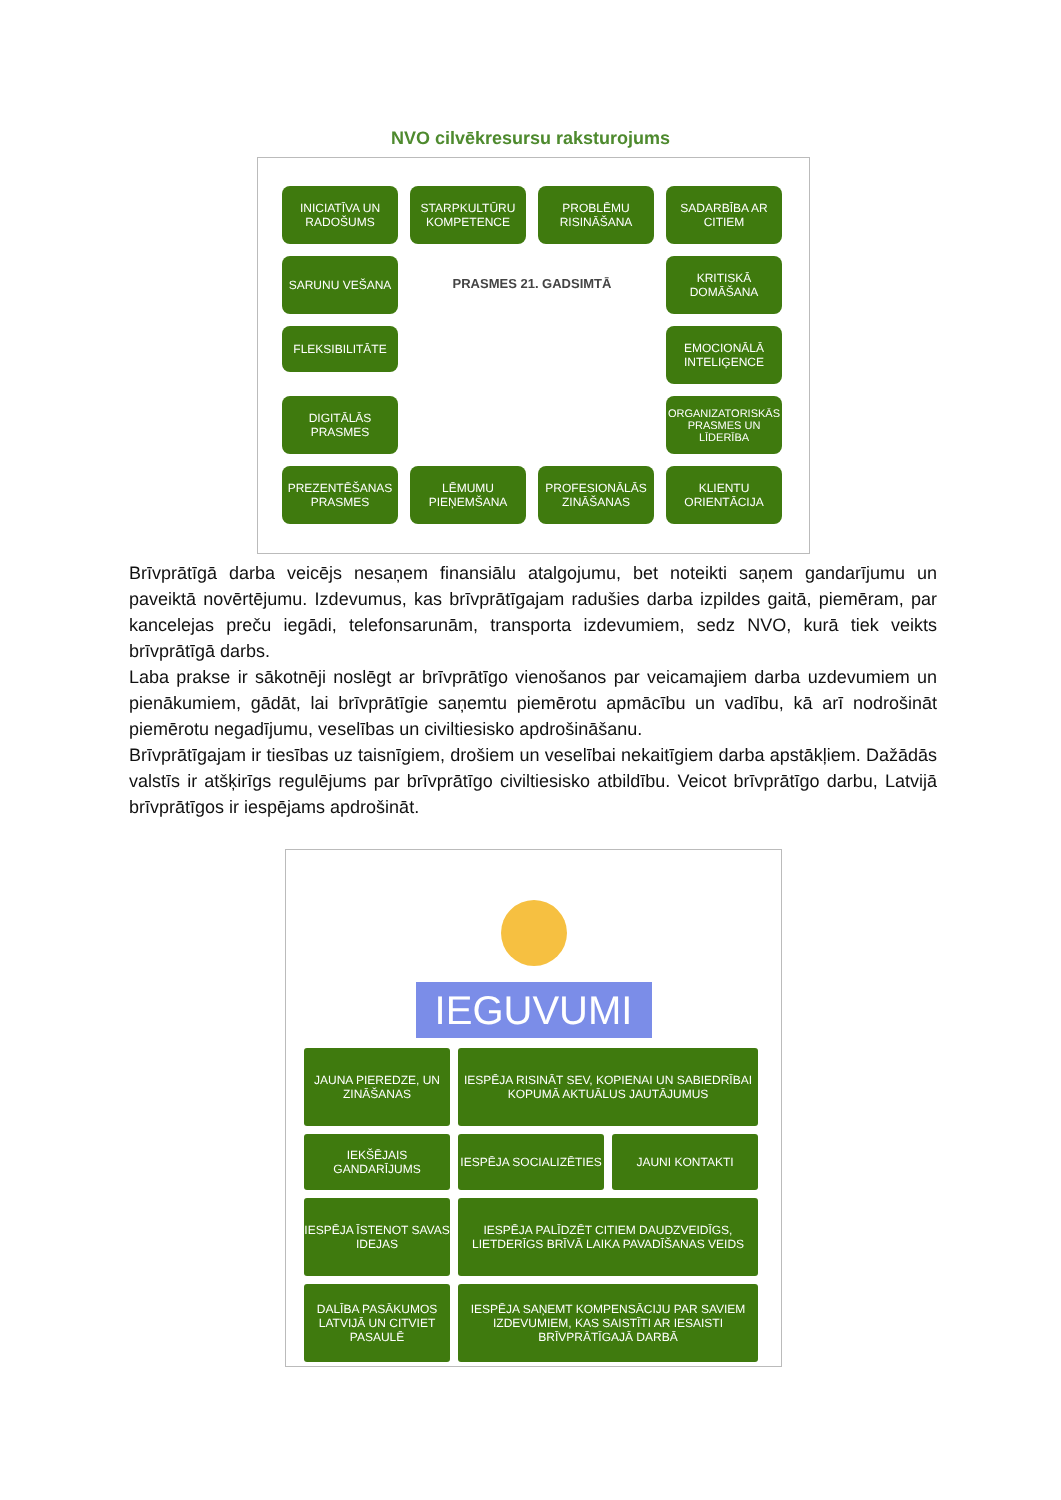NVO cilvēkresursu raksturojums
INICIATĪVA UN RADOŠUMS
STARPKULTŪRU KOMPETENCE
PROBLĒMU RISINĀŠANA
SADARBĪBA AR CITIEM
SARUNU VEŠANA
PRASMES 21. GADSIMTĀ
KRITISKĀ DOMĀŠANA
FLEKSIBILITĀTE
EMOCIONĀLĀ INTELIĢENCE
DIGITĀLĀS PRASMES
ORGANIZATORISKĀS PRASMES UN LĪDERĪBA
PREZENTĒŠANAS PRASMES
LĒMUMU PIEŅEMŠANA
PROFESIONĀLĀS ZINĀŠANAS
KLIENTU ORIENTĀCIJA
Brīvprātīgā darba veicējs nesaņem finansiālu atalgojumu, bet noteikti saņem gandarījumu un paveiktā novērtējumu. Izdevumus, kas brīvprātīgajam radušies darba izpildes gaitā, piemēram, par kancelejas preču iegādi, telefonsarunām, transporta izdevumiem, sedz NVO, kurā tiek veikts brīvprātīgā darbs.
Laba prakse ir sākotnēji noslēgt ar brīvprātīgo vienošanos par veicamajiem darba uzdevumiem un pienākumiem, gādāt, lai brīvprātīgie saņemtu piemērotu apmācību un vadību, kā arī nodrošināt piemērotu negadījumu, veselības un civiltiesisko apdrošināšanu.
Brīvprātīgajam ir tiesības uz taisnīgiem, drošiem un veselībai nekaitīgiem darba apstākļiem. Dažādās valstīs ir atšķirīgs regulējums par brīvprātīgo civiltiesisko atbildību. Veicot brīvprātīgo darbu, Latvijā brīvprātīgos ir iespējams apdrošināt.
IEGUVUMI
JAUNA PIEREDZE, UN ZINĀŠANAS
IESPĒJA RISINĀT SEV, KOPIENAI UN SABIEDRĪBAI KOPUMĀ AKTUĀLUS JAUTĀJUMUS
IEKŠĒJAIS GANDARĪJUMS
IESPĒJA SOCIALIZĒTIES
JAUNI KONTAKTI
IESPĒJA ĪSTENOT SAVAS IDEJAS
IESPĒJA PALĪDZĒT CITIEM DAUDZVEIDĪGS, LIETDERĪGS BRĪVĀ LAIKA PAVADĪŠANAS VEIDS
DALĪBA PASĀKUMOS LATVIJĀ UN CITVIET PASAULĒ
IESPĒJA SAŅEMT KOMPENSĀCIJU PAR SAVIEM IZDEVUMIEM, KAS SAISTĪTI AR IESAISTI BRĪVPRĀTĪGAJĀ DARBĀ